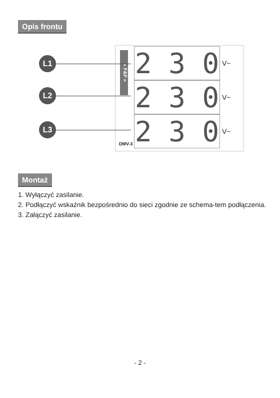Opis frontu
« F&F »
2 3 0 V~
2 3 0 V~
2 3 0 V~
L1
L2
L3
DMV-3
Montaż
1. Wyłączyć zasilanie.
2. Podłączyć wskaźnik bezpośrednio do sieci zgodnie ze schema-tem podłączenia.
3. Załączyć zasilanie.
- 2 -